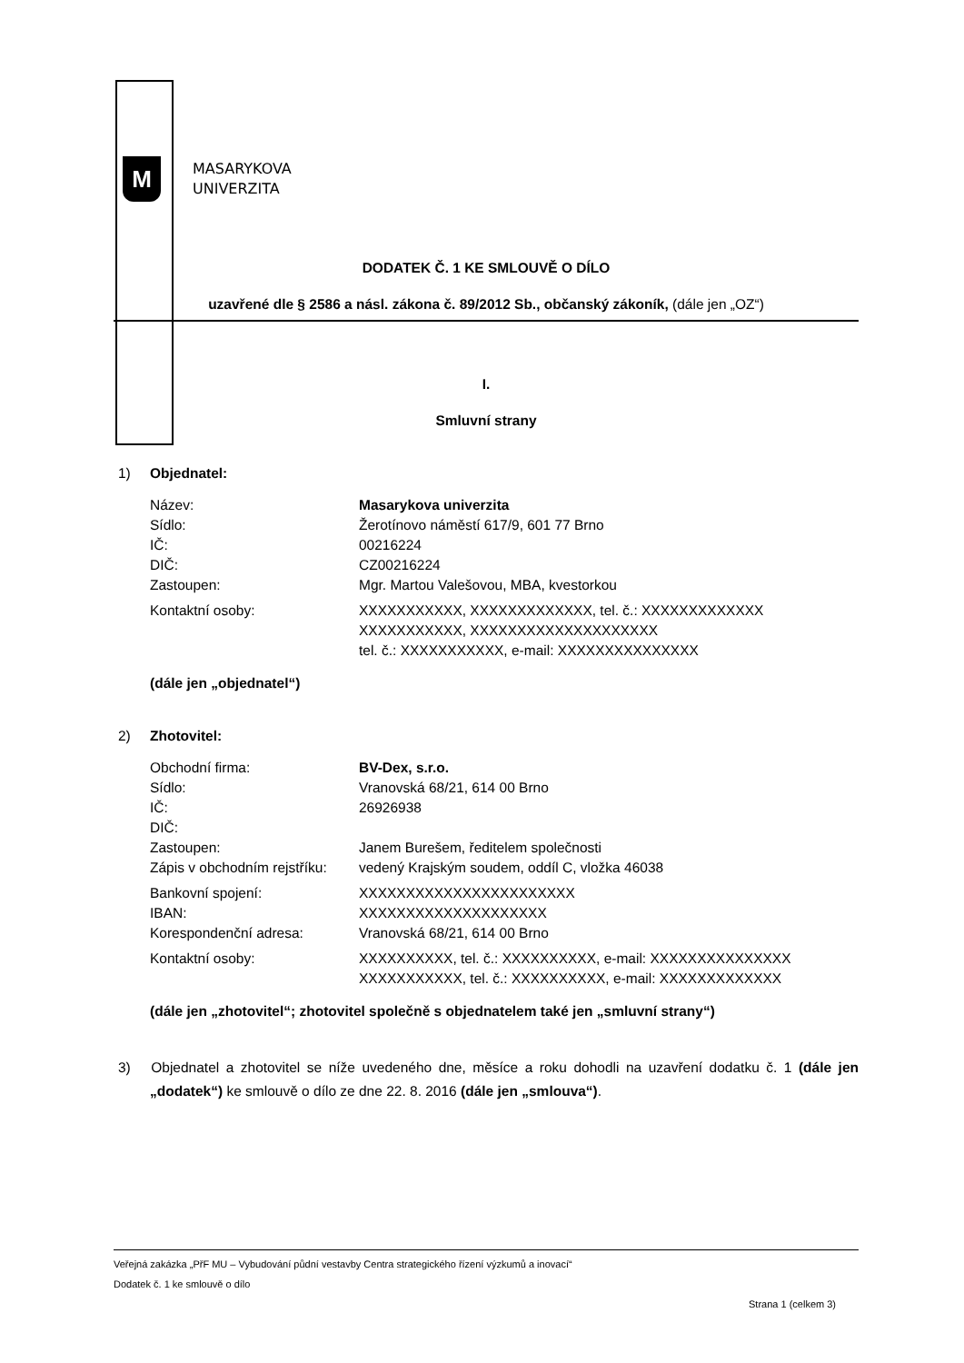M
MASARYKOVA
UNIVERZITA
DODATEK Č. 1 KE SMLOUVĚ O DÍLO
uzavřené dle § 2586 a násl. zákona č. 89/2012 Sb., občanský zákoník, (dále jen „OZ“)
I.
Smluvní strany
1) Objednatel:
| Název: | Masarykova univerzita |
| Sídlo: | Žerotínovo náměstí 617/9, 601 77 Brno |
| IČ: | 00216224 |
| DIČ: | CZ00216224 |
| Zastoupen: | Mgr. Martou Valešovou, MBA, kvestorkou |
| Kontaktní osoby: | XXXXXXXXXXX, XXXXXXXXXXXXX, tel. č.: XXXXXXXXXXXXX XXXXXXXXXXX, XXXXXXXXXXXXXXXXXXXX tel. č.: XXXXXXXXXXX, e-mail: XXXXXXXXXXXXXXX |
(dále jen „objednatel“)
2) Zhotovitel:
| Obchodní firma: | BV-Dex, s.r.o. |
| Sídlo: | Vranovská 68/21, 614 00 Brno |
| IČ: | 26926938 |
| DIČ: | |
| Zastoupen: | Janem Burešem, ředitelem společnosti |
| Zápis v obchodním rejstříku: | vedený Krajským soudem, oddíl C, vložka 46038 |
| Bankovní spojení: | XXXXXXXXXXXXXXXXXXXXXXX |
| IBAN: | XXXXXXXXXXXXXXXXXXXX |
| Korespondenční adresa: | Vranovská 68/21, 614 00 Brno |
| Kontaktní osoby: | XXXXXXXXXX, tel. č.: XXXXXXXXXX, e-mail: XXXXXXXXXXXXXXX XXXXXXXXXXX, tel. č.: XXXXXXXXXX, e-mail: XXXXXXXXXXXXX |
(dále jen „zhotovitel“; zhotovitel společně s objednatelem také jen „smluvní strany“)
3) Objednatel a zhotovitel se níže uvedeného dne, měsíce a roku dohodli na uzavření dodatku č. 1 (dále jen „dodatek“) ke smlouvě o dílo ze dne 22. 8. 2016 (dále jen „smlouva“).
Veřejná zakázka „PřF MU – Vybudování půdní vestavby Centra strategického řízení výzkumů a inovací“
Dodatek č. 1 ke smlouvě o dílo
Strana 1 (celkem 3)